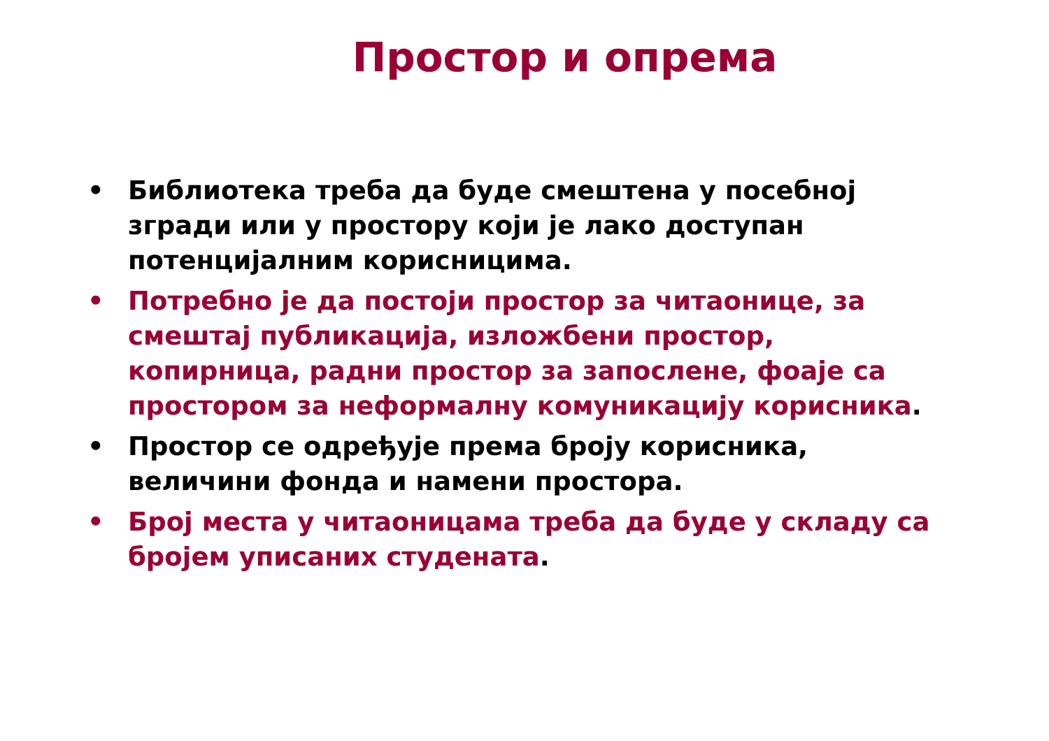Простор и опрема
• Библиотека треба да буде смештена у посебној згради или у простору који је лако доступан потенцијалним корисницима.
• Потребно је да постоји простор за читаонице, за смештај публикација, изложбени простор, копирница, радни простор за запослене, фоаје са простором за неформалну комуникацију корисника.
• Простор се одређује према броју корисника, величини фонда и намени простора.
• Број места у читаоницама треба да буде у складу са бројем уписаних студената.